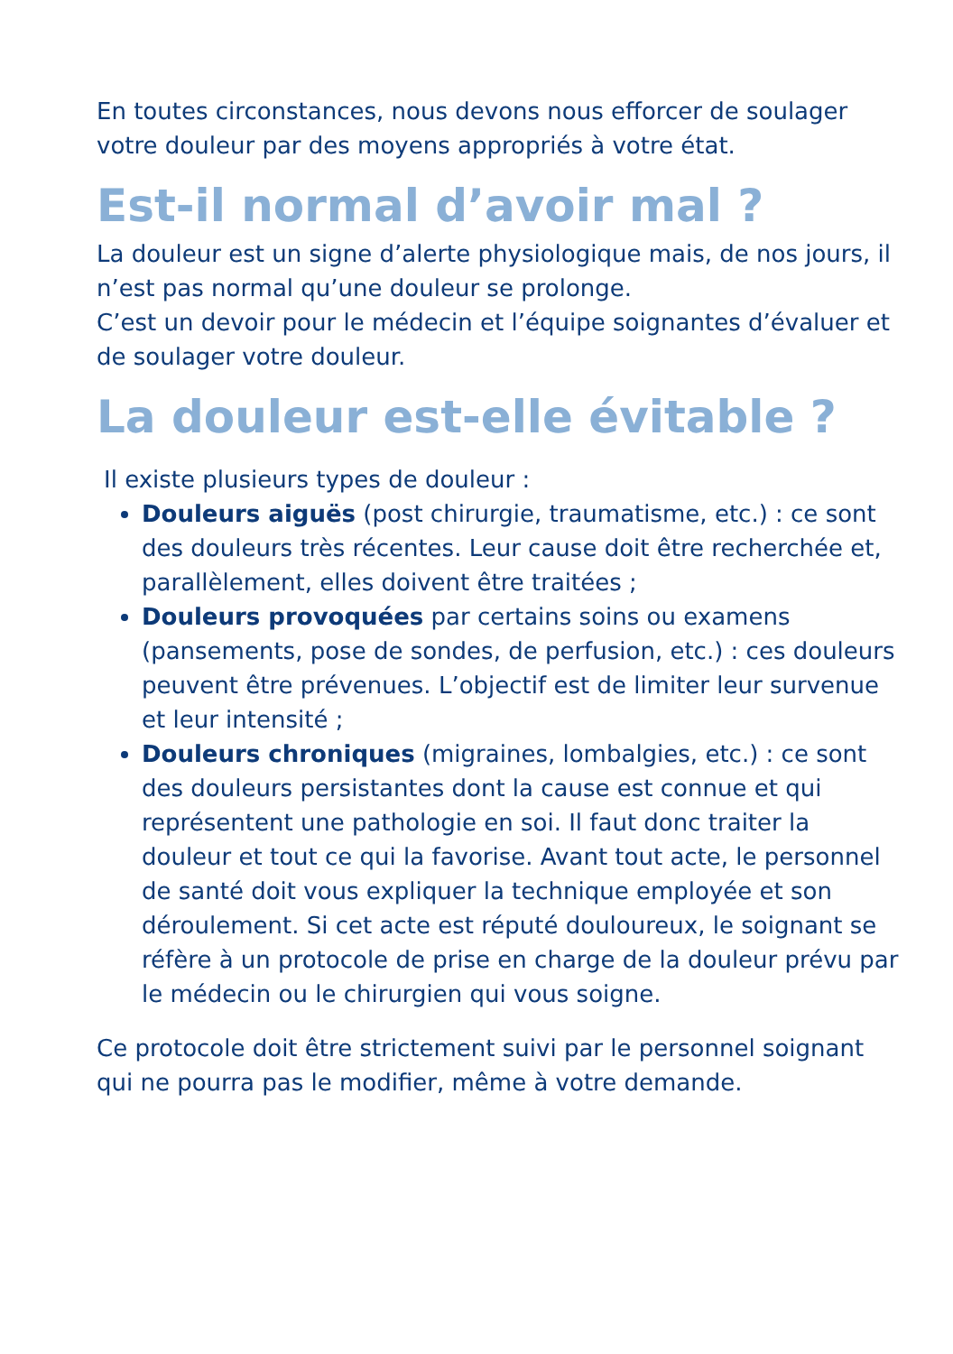En toutes circonstances, nous devons nous efforcer de soulager votre douleur par des moyens appropriés à votre état.
Est-il normal d’avoir mal ?
La douleur est un signe d’alerte physiologique mais, de nos jours, il n’est pas normal qu’une douleur se prolonge.
C’est un devoir pour le médecin et l’équipe soignantes d’évaluer et de soulager votre douleur.
La douleur est-elle évitable ?
Il existe plusieurs types de douleur :
Douleurs aiguës (post chirurgie, traumatisme, etc.) : ce sont des douleurs très récentes. Leur cause doit être recherchée et, parallèlement, elles doivent être traitées ;
Douleurs provoquées par certains soins ou examens (pansements, pose de sondes, de perfusion, etc.) : ces douleurs peuvent être prévenues. L’objectif est de limiter leur survenue et leur intensité ;
Douleurs chroniques (migraines, lombalgies, etc.) : ce sont des douleurs persistantes dont la cause est connue et qui représentent une pathologie en soi. Il faut donc traiter la douleur et tout ce qui la favorise. Avant tout acte, le personnel de santé doit vous expliquer la technique employée et son déroulement. Si cet acte est réputé douloureux, le soignant se réfère à un protocole de prise en charge de la douleur prévu par le médecin ou le chirurgien qui vous soigne.
Ce protocole doit être strictement suivi par le personnel soignant qui ne pourra pas le modifier, même à votre demande.